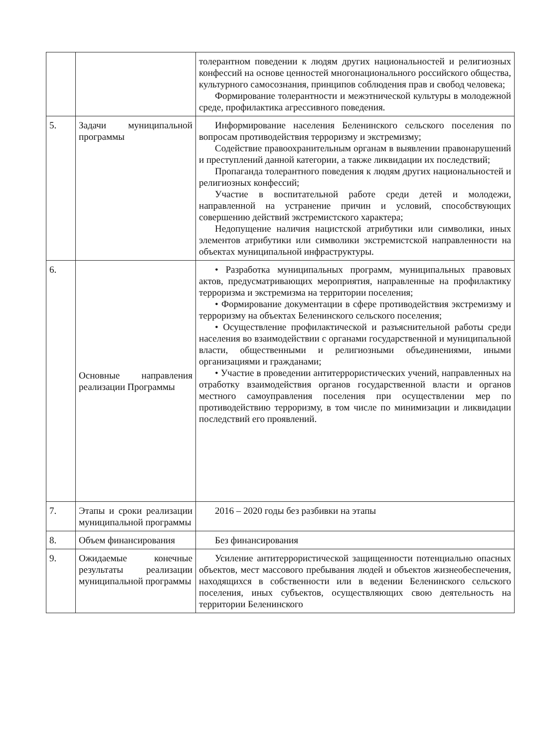| | | толерантном поведении к людям других национальностей и религиозных конфессий на основе ценностей многонационального российского общества, культурного самосознания, принципов соблюдения прав и свобод человека; Формирование толерантности и межэтнической культуры в молодежной среде, профилактика агрессивного поведения. |
| 5. | Задачи муниципальной программы | Информирование населения Беленинского сельского поселения по вопросам противодействия терроризму и экстремизму; Содействие правоохранительным органам в выявлении правонарушений и преступлений данной категории, а также ликвидации их последствий; Пропаганда толерантного поведения к людям других национальностей и религиозных конфессий; Участие в воспитательной работе среди детей и молодежи, направленной на устранение причин и условий, способствующих совершению действий экстремистского характера; Недопущение наличия нацистской атрибутики или символики, иных элементов атрибутики или символики экстремистской направленности на объектах муниципальной инфраструктуры. |
| 6. | Основные направления реализации Программы | • Разработка муниципальных программ, муниципальных правовых актов, предусматривающих мероприятия, направленные на профилактику терроризма и экстремизма на территории поселения; • Формирование документации в сфере противодействия экстремизму и терроризму на объектах Беленинского сельского поселения; • Осуществление профилактической и разъяснительной работы среди населения во взаимодействии с органами государственной и муниципальной власти, общественными и религиозными объединениями, иными организациями и гражданами; • Участие в проведении антитеррористических учений, направленных на отработку взаимодействия органов государственной власти и органов местного самоуправления поселения при осуществлении мер по противодействию терроризму, в том числе по минимизации и ликвидации последствий его проявлений. |
| 7. | Этапы и сроки реализации муниципальной программы | 2016 – 2020 годы без разбивки на этапы |
| 8. | Объем финансирования | Без финансирования |
| 9. | Ожидаемые конечные результаты реализации муниципальной программы | Усиление антитеррористической защищенности потенциально опасных объектов, мест массового пребывания людей и объектов жизнеобеспечения, находящихся в собственности или в ведении Беленинского сельского поселения, иных субъектов, осуществляющих свою деятельность на территории Беленинского |